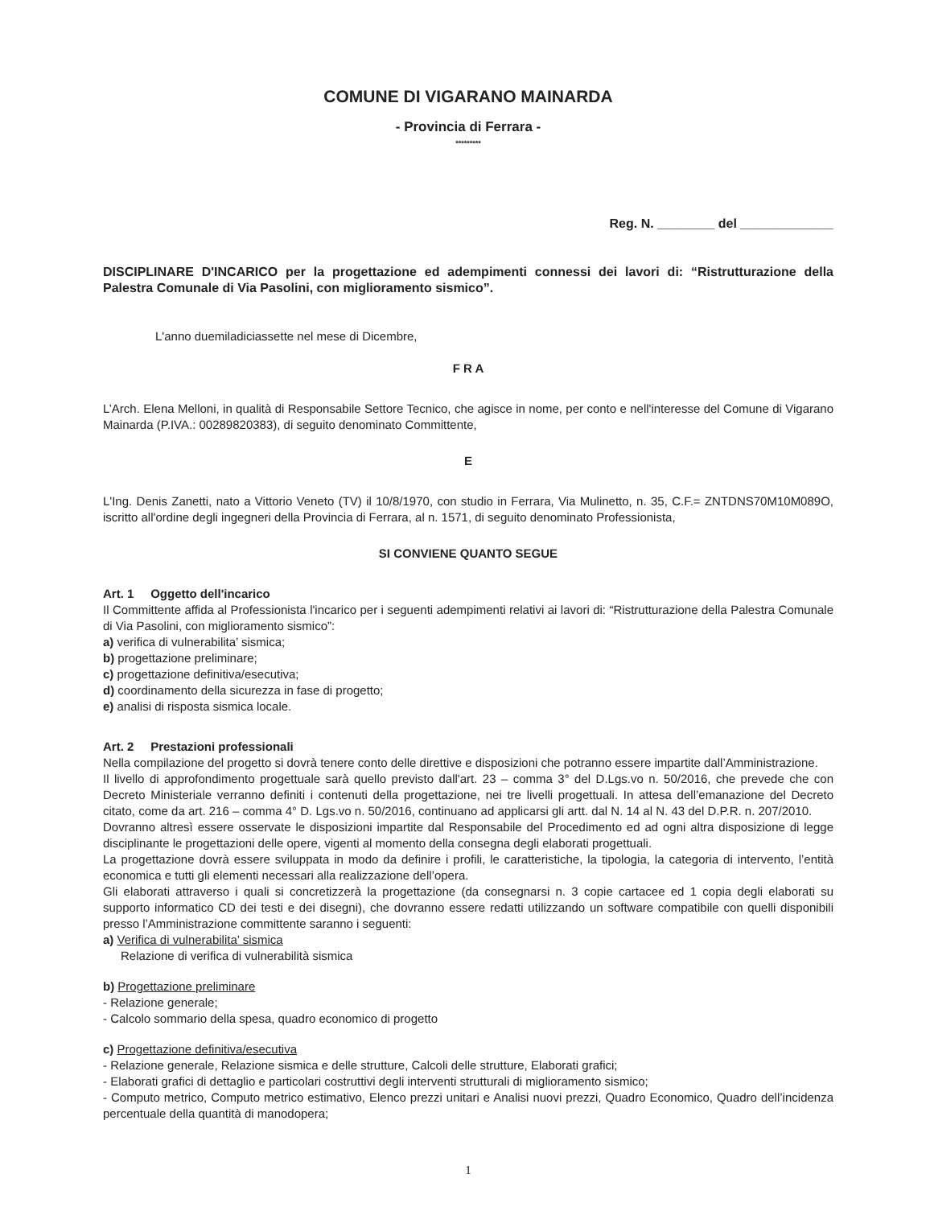COMUNE DI VIGARANO MAINARDA
- Provincia di Ferrara -
*********
Reg. N. ________ del _____________
DISCIPLINARE D'INCARICO per la progettazione ed adempimenti connessi dei lavori di: “Ristrutturazione della Palestra Comunale di Via Pasolini, con miglioramento sismico”.
L'anno duemiladiciassette nel mese di Dicembre,
F R A
L’Arch. Elena Melloni, in qualità di Responsabile Settore Tecnico, che agisce in nome, per conto e nell'interesse del Comune di Vigarano Mainarda (P.IVA.: 00289820383), di seguito denominato Committente,
E
L'Ing. Denis Zanetti, nato a Vittorio Veneto (TV) il 10/8/1970, con studio in Ferrara, Via Mulinetto, n. 35, C.F.= ZNTDNS70M10M089O, iscritto all'ordine degli ingegneri della Provincia di Ferrara, al n. 1571, di seguito denominato Professionista,
SI CONVIENE QUANTO SEGUE
Art. 1 Oggetto dell'incarico
Il Committente affida al Professionista l'incarico per i seguenti adempimenti relativi ai lavori di: “Ristrutturazione della Palestra Comunale di Via Pasolini, con miglioramento sismico”:
a) verifica di vulnerabilita’ sismica;
b) progettazione preliminare;
c) progettazione definitiva/esecutiva;
d) coordinamento della sicurezza in fase di progetto;
e) analisi di risposta sismica locale.
Art. 2 Prestazioni professionali
Nella compilazione del progetto si dovrà tenere conto delle direttive e disposizioni che potranno essere impartite dall’Amministrazione.
Il livello di approfondimento progettuale sarà quello previsto dall'art. 23 – comma 3° del D.Lgs.vo n. 50/2016, che prevede che con Decreto Ministeriale verranno definiti i contenuti della progettazione, nei tre livelli progettuali. In attesa dell’emanazione del Decreto citato, come da art. 216 – comma 4° D. Lgs.vo n. 50/2016, continuano ad applicarsi gli artt. dal N. 14 al N. 43 del D.P.R. n. 207/2010.
Dovranno altresì essere osservate le disposizioni impartite dal Responsabile del Procedimento ed ad ogni altra disposizione di legge disciplinante le progettazioni delle opere, vigenti al momento della consegna degli elaborati progettuali.
La progettazione dovrà essere sviluppata in modo da definire i profili, le caratteristiche, la tipologia, la categoria di intervento, l’entità economica e tutti gli elementi necessari alla realizzazione dell’opera.
Gli elaborati attraverso i quali si concretizzerà la progettazione (da consegnarsi n. 3 copie cartacee ed 1 copia degli elaborati su supporto informatico CD dei testi e dei disegni), che dovranno essere redatti utilizzando un software compatibile con quelli disponibili presso l’Amministrazione committente saranno i seguenti:
a) Verifica di vulnerabilita’ sismica
Relazione di verifica di vulnerabilità sismica
b) Progettazione preliminare
- Relazione generale;
- Calcolo sommario della spesa, quadro economico di progetto
c) Progettazione definitiva/esecutiva
- Relazione generale, Relazione sismica e delle strutture, Calcoli delle strutture, Elaborati grafici;
- Elaborati grafici di dettaglio e particolari costruttivi degli interventi strutturali di miglioramento sismico;
- Computo metrico, Computo metrico estimativo, Elenco prezzi unitari e Analisi nuovi prezzi, Quadro Economico, Quadro dell’incidenza percentuale della quantità di manodopera;
1